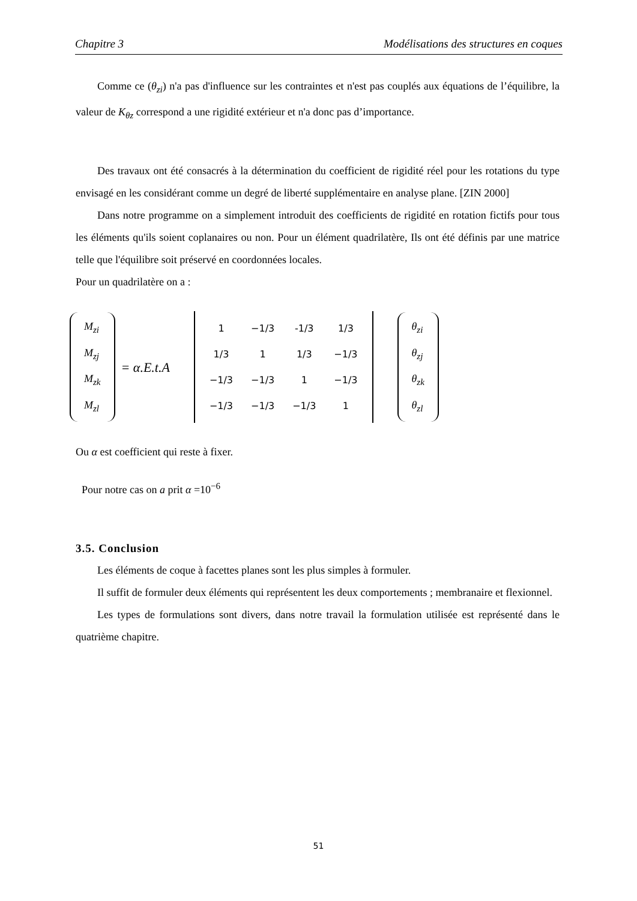Chapitre 3 Modélisations des structures en coques
Comme ce (θ<sub>zi</sub>) n'a pas d'influence sur les contraintes et n'est pas couplés aux équations de l’équilibre, la valeur de K<sub>θz</sub> correspond a une rigidité extérieur et n'a donc pas d’importance.
Des travaux ont été consacrés à la détermination du coefficient de rigidité réel pour les rotations du type envisagé en les considérant comme un degré de liberté supplémentaire en analyse plane. [ZIN 2000]
Dans notre programme on a simplement introduit des coefficients de rigidité en rotation fictifs pour tous les éléments qu'ils soient coplanaires ou non. Pour un élément quadrilatère, Ils ont été définis par une matrice telle que l'équilibre soit préservé en coordonnées locales.
Pour un quadrilatère on a :
M<sub>zi</sub>
M<sub>zj</sub>
M<sub>zk</sub>
M<sub>zl</sub>
= α.E.t.A
| 1 | −1/3 | -1/3 | 1/3 |
| 1/3 | 1 | 1/3 | −1/3 |
| −1/3 | −1/3 | 1 | −1/3 |
| −1/3 | −1/3 | −1/3 | 1 |
θ<sub>zi</sub>
θ<sub>zj</sub>
θ<sub>zk</sub>
θ<sub>zl</sub>
Ou α est coefficient qui reste à fixer.
Pour notre cas on a prit α =10<sup>−6</sup>
3.5. Conclusion
Les éléments de coque à facettes planes sont les plus simples à formuler.
Il suffit de formuler deux éléments qui représentent les deux comportements ; membranaire et flexionnel.
Les types de formulations sont divers, dans notre travail la formulation utilisée est représenté dans le quatrième chapitre.
51